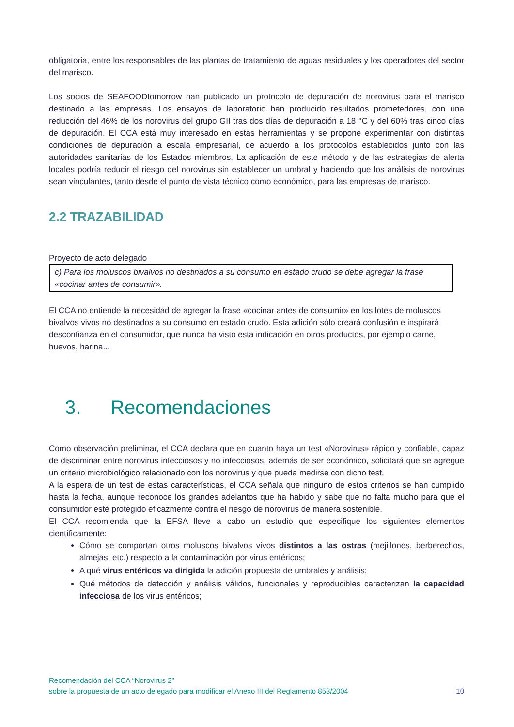obligatoria, entre los responsables de las plantas de tratamiento de aguas residuales y los operadores del sector del marisco.
Los socios de SEAFOODtomorrow han publicado un protocolo de depuración de norovirus para el marisco destinado a las empresas. Los ensayos de laboratorio han producido resultados prometedores, con una reducción del 46% de los norovirus del grupo GII tras dos días de depuración a 18 °C y del 60% tras cinco días de depuración. El CCA está muy interesado en estas herramientas y se propone experimentar con distintas condiciones de depuración a escala empresarial, de acuerdo a los protocolos establecidos junto con las autoridades sanitarias de los Estados miembros. La aplicación de este método y de las estrategias de alerta locales podría reducir el riesgo del norovirus sin establecer un umbral y haciendo que los análisis de norovirus sean vinculantes, tanto desde el punto de vista técnico como económico, para las empresas de marisco.
2.2 TRAZABILIDAD
Proyecto de acto delegado
c) Para los moluscos bivalvos no destinados a su consumo en estado crudo se debe agregar la frase «cocinar antes de consumir».
El CCA no entiende la necesidad de agregar la frase «cocinar antes de consumir» en los lotes de moluscos bivalvos vivos no destinados a su consumo en estado crudo. Esta adición sólo creará confusión e inspirará desconfianza en el consumidor, que nunca ha visto esta indicación en otros productos, por ejemplo carne, huevos, harina...
3. Recomendaciones
Como observación preliminar, el CCA declara que en cuanto haya un test «Norovirus» rápido y confiable, capaz de discriminar entre norovirus infecciosos y no infecciosos, además de ser económico, solicitará que se agregue un criterio microbiológico relacionado con los norovirus y que pueda medirse con dicho test.
A la espera de un test de estas características, el CCA señala que ninguno de estos criterios se han cumplido hasta la fecha, aunque reconoce los grandes adelantos que ha habido y sabe que no falta mucho para que el consumidor esté protegido eficazmente contra el riesgo de norovirus de manera sostenible.
El CCA recomienda que la EFSA lleve a cabo un estudio que especifique los siguientes elementos científicamente:
Cómo se comportan otros moluscos bivalvos vivos distintos a las ostras (mejillones, berberechos, almejas, etc.) respecto a la contaminación por virus entéricos;
A qué virus entéricos va dirigida la adición propuesta de umbrales y análisis;
Qué métodos de detección y análisis válidos, funcionales y reproducibles caracterizan la capacidad infecciosa de los virus entéricos;
Recomendación del CCA “Norovirus 2”
sobre la propuesta de un acto delegado para modificar el Anexo III del Reglamento 853/2004 10